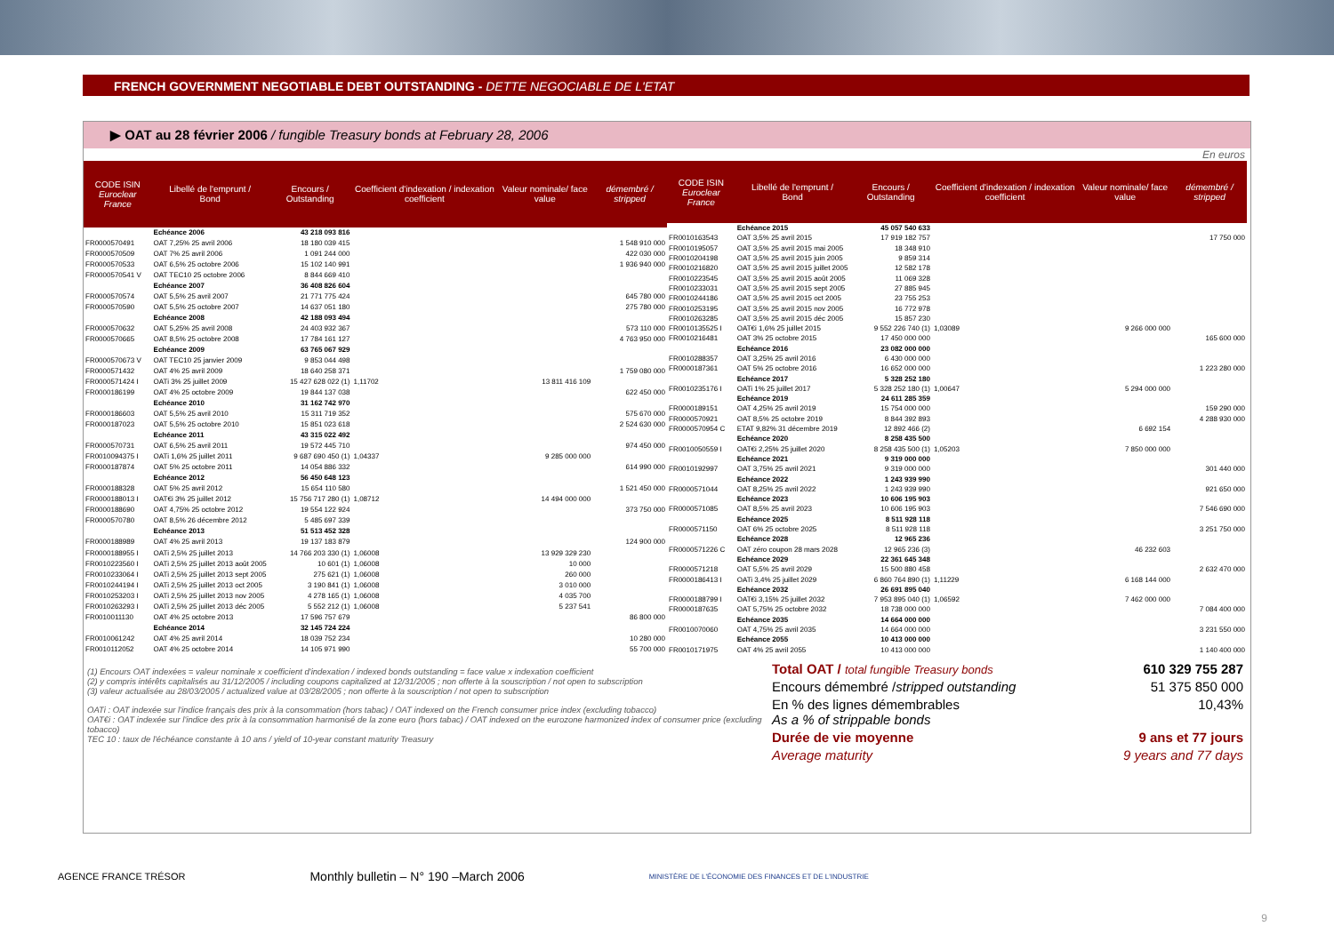FRENCH GOVERNMENT NEGOTIABLE DEBT OUTSTANDING - DETTE NEGOCIABLE DE L'ETAT
▶ OAT au 28 février 2006 / fungible Treasury bonds at February 28, 2006
En euros
| CODE ISIN Euroclear France | Libellé de l'emprunt / Bond | Encours / Outstanding | Coefficient d'indexation / indexation coefficient | Valeur nominale/ face value | démembré / stripped |
| --- | --- | --- | --- | --- | --- |
| | Echéance 2006 | 43 218 093 816 | | | |
| FR0000570491 | OAT 7,25% 25 avril 2006 | 18 180 039 415 | | | 1 548 910 000 |
| FR0000570509 | OAT 7% 25 avril 2006 | 1 091 244 000 | | | 422 030 000 |
| FR0000570533 | OAT 6,5% 25 octobre 2006 | 15 102 140 991 | | | 1 936 940 000 |
| FR0000570541 V | OAT TEC10 25 octobre 2006 | 8 844 669 410 | | | |
| | Echéance 2007 | 36 408 826 604 | | | |
| FR0000570574 | OAT 5,5% 25 avril 2007 | 21 771 775 424 | | | 645 780 000 |
| FR0000570590 | OAT 5,5% 25 octobre 2007 | 14 637 051 180 | | | 275 780 000 |
| | Echéance 2008 | 42 188 093 494 | | | |
| FR0000570632 | OAT 5,25% 25 avril 2008 | 24 403 932 367 | | | 573 110 000 |
| FR0000570665 | OAT 8,5% 25 octobre 2008 | 17 784 161 127 | | | 4 763 950 000 |
| | Echéance 2009 | 63 765 067 929 | | | |
| FR0000570673 V | OAT TEC10 25 janvier 2009 | 9 853 044 498 | | | |
| FR0000571432 | OAT 4% 25 avril 2009 | 18 640 258 371 | | | 1 759 080 000 |
| FR0000571424 I | OATi 3% 25 juillet 2009 | 15 427 628 022 (1) | 1,11702 | 13 811 416 109 | |
| FR0000186199 | OAT 4% 25 octobre 2009 | 19 844 137 038 | | | 622 450 000 |
| | Echéance 2010 | 31 162 742 970 | | | |
| FR0000186603 | OAT 5,5% 25 avril 2010 | 15 311 719 352 | | | 575 670 000 |
| FR0000187023 | OAT 5,5% 25 octobre 2010 | 15 851 023 618 | | | 2 524 630 000 |
| | Echéance 2011 | 43 315 022 492 | | | |
| FR0000570731 | OAT 6,5% 25 avril 2011 | 19 572 445 710 | | | 974 450 000 |
| FR0010094375 I | OATi 1,6% 25 juillet 2011 | 9 687 690 450 (1) | 1,04337 | 9 285 000 000 | |
| FR0000187874 | OAT 5% 25 octobre 2011 | 14 054 886 332 | | | 614 990 000 |
| | Echéance 2012 | 56 450 648 123 | | | |
| FR0000188328 | OAT 5% 25 avril 2012 | 15 654 110 580 | | | 1 521 450 000 |
| FR0000188013 I | OAT€i 3% 25 juillet 2012 | 15 756 717 280 (1) | 1,08712 | 14 494 000 000 | |
| FR0000188690 | OAT 4,75% 25 octobre 2012 | 19 554 122 924 | | | 373 750 000 |
| FR0000570780 | OAT 8,5% 26 décembre 2012 | 5 485 697 339 | | | |
| | Echéance 2013 | 51 513 452 328 | | | |
| FR0000188989 | OAT 4% 25 avril 2013 | 19 137 183 879 | | | 124 900 000 |
| FR0000188955 I | OATi 2,5% 25 juillet 2013 | 14 766 203 330 (1) | 1,06008 | 13 929 329 230 | |
| FR0010223560 I | OATi 2,5% 25 juillet 2013 août 2005 | 10 601 (1) | 1,06008 | 10 000 | |
| FR0010233064 I | OATi 2,5% 25 juillet 2013 sept 2005 | 275 621 (1) | 1,06008 | 260 000 | |
| FR0010244194 I | OATi 2,5% 25 juillet 2013 oct 2005 | 3 190 841 (1) | 1,06008 | 3 010 000 | |
| FR0010253203 I | OATi 2,5% 25 juillet 2013 nov 2005 | 4 278 165 (1) | 1,06008 | 4 035 700 | |
| FR0010263293 I | OATi 2,5% 25 juillet 2013 déc 2005 | 5 552 212 (1) | 1,06008 | 5 237 541 | |
| FR0010011130 | OAT 4% 25 octobre 2013 | 17 596 757 679 | | | 86 800 000 |
| | Echéance 2014 | 32 145 724 224 | | | |
| FR0010061242 | OAT 4% 25 avril 2014 | 18 039 752 234 | | | 10 280 000 |
| FR0010112052 | OAT 4% 25 octobre 2014 | 14 105 971 990 | | | 55 700 000 |
| CODE ISIN Euroclear France | Libellé de l'emprunt / Bond | Encours / Outstanding | Coefficient d'indexation / indexation coefficient | Valeur nominale/ face value | démembré / stripped |
| --- | --- | --- | --- | --- | --- |
| | Echéance 2015 | 45 057 540 633 | | | |
| FR0010163543 | OAT 3,5% 25 avril 2015 | 17 919 182 757 | | | 17 750 000 |
| FR0010195057 | OAT 3,5% 25 avril 2015 mai 2005 | 18 348 910 | | | |
| FR0010204198 | OAT 3,5% 25 avril 2015 juin 2005 | 9 859 314 | | | |
| FR0010216820 | OAT 3,5% 25 avril 2015 juillet 2005 | 12 582 178 | | | |
| FR0010223545 | OAT 3,5% 25 avril 2015 août 2005 | 11 069 328 | | | |
| FR0010233031 | OAT 3,5% 25 avril 2015 sept 2005 | 27 885 945 | | | |
| FR0010244186 | OAT 3,5% 25 avril 2015 oct 2005 | 23 755 253 | | | |
| FR0010253195 | OAT 3,5% 25 avril 2015 nov 2005 | 16 772 978 | | | |
| FR0010263285 | OAT 3,5% 25 avril 2015 déc 2005 | 15 857 230 | | | |
| FR0010135525 I | OAT€i 1,6% 25 juillet 2015 | 9 552 226 740 (1) | 1,03089 | 9 266 000 000 | |
| FR0010216481 | OAT 3% 25 octobre 2015 | 17 450 000 000 | | | 165 600 000 |
| | Echéance 2016 | 23 082 000 000 | | | |
| FR0010288357 | OAT 3,25% 25 avril 2016 | 6 430 000 000 | | | |
| FR0000187361 | OAT 5% 25 octobre 2016 | 16 652 000 000 | | | 1 223 280 000 |
| | Echéance 2017 | 5 328 252 180 | | | |
| FR0010235176 I | OATi 1% 25 juillet 2017 | 5 328 252 180 (1) | 1,00647 | 5 294 000 000 | |
| | Echéance 2019 | 24 611 285 359 | | | |
| FR0000189151 | OAT 4,25% 25 avril 2019 | 15 754 000 000 | | | 159 290 000 |
| FR0000570921 | OAT 8,5% 25 octobre 2019 | 8 844 392 893 | | | 4 288 930 000 |
| FR0000570954 C | ETAT 9,82% 31 décembre 2019 | 12 892 466 (2) | | 6 692 154 | |
| | Echéance 2020 | 8 258 435 500 | | | |
| FR0010050559 I | OAT€i 2,25% 25 juillet 2020 | 8 258 435 500 (1) | 1,05203 | 7 850 000 000 | |
| | Echéance 2021 | 9 319 000 000 | | | |
| FR0010192997 | OAT 3,75% 25 avril 2021 | 9 319 000 000 | | | 301 440 000 |
| | Echéance 2022 | 1 243 939 990 | | | |
| FR0000571044 | OAT 8,25% 25 avril 2022 | 1 243 939 990 | | | 921 650 000 |
| | Echéance 2023 | 10 606 195 903 | | | |
| FR0000571085 | OAT 8,5% 25 avril 2023 | 10 606 195 903 | | | 7 546 690 000 |
| | Echéance 2025 | 8 511 928 118 | | | |
| FR0000571150 | OAT 6% 25 octobre 2025 | 8 511 928 118 | | | 3 251 750 000 |
| | Echéance 2028 | 12 965 236 | | | |
| FR0000571226 C | OAT zéro coupon 28 mars 2028 | 12 965 236 (3) | | 46 232 603 | |
| | Echéance 2029 | 22 361 645 348 | | | |
| FR0000571218 | OAT 5,5% 25 avril 2029 | 15 500 880 458 | | | 2 632 470 000 |
| FR0000186413 I | OATi 3,4% 25 juillet 2029 | 6 860 764 890 (1) | 1,11229 | 6 168 144 000 | |
| | Echéance 2032 | 26 691 895 040 | | | |
| FR0000188799 I | OAT€i 3,15% 25 juillet 2032 | 7 953 895 040 (1) | 1,06592 | 7 462 000 000 | |
| FR0000187635 | OAT 5,75% 25 octobre 2032 | 18 738 000 000 | | | 7 084 400 000 |
| | Echéance 2035 | 14 664 000 000 | | | |
| FR0010070060 | OAT 4,75% 25 avril 2035 | 14 664 000 000 | | | 3 231 550 000 |
| | Echéance 2055 | 10 413 000 000 | | | |
| FR0010171975 | OAT 4% 25 avril 2055 | 10 413 000 000 | | | 1 140 400 000 |
(1) Encours OAT indexées = valeur nominale x coefficient d'indexation / indexed bonds outstanding = face value x indexation coefficient
(2) y compris intérêts capitalisés au 31/12/2005 / including coupons capitalized at 12/31/2005 ; non offerte à la souscription / not open to subscription
(3) valeur actualisée au 28/03/2005 / actualized value at 03/28/2005 ; non offerte à la souscription / not open to subscription
OATi : OAT indexée sur l'indice français des prix à la consommation (hors tabac) / OAT indexed on the French consumer price index (excluding tobacco)
OAT€i : OAT indexée sur l'indice des prix à la consommation harmonisé de la zone euro (hors tabac) / OAT indexed on the eurozone harmonized index of consumer price (excluding tobacco)
TEC 10 : taux de l'échéance constante à 10 ans / yield of 10-year constant maturity Treasury
Total OAT / total fungible Treasury bonds 610 329 755 287
Encours démembré /stripped outstanding 51 375 850 000
En % des lignes démembrables
As a % of strippable bonds 10,43%
Durée de vie moyenne 9 ans et 77 jours
Average maturity 9 years and 77 days
AGENCE FRANCE TRÉSOR Monthly bulletin – N° 190 –March 2006 MINISTÈRE DE L'ÉCONOMIE DES FINANCES ET DE L'INDUSTRIE
9